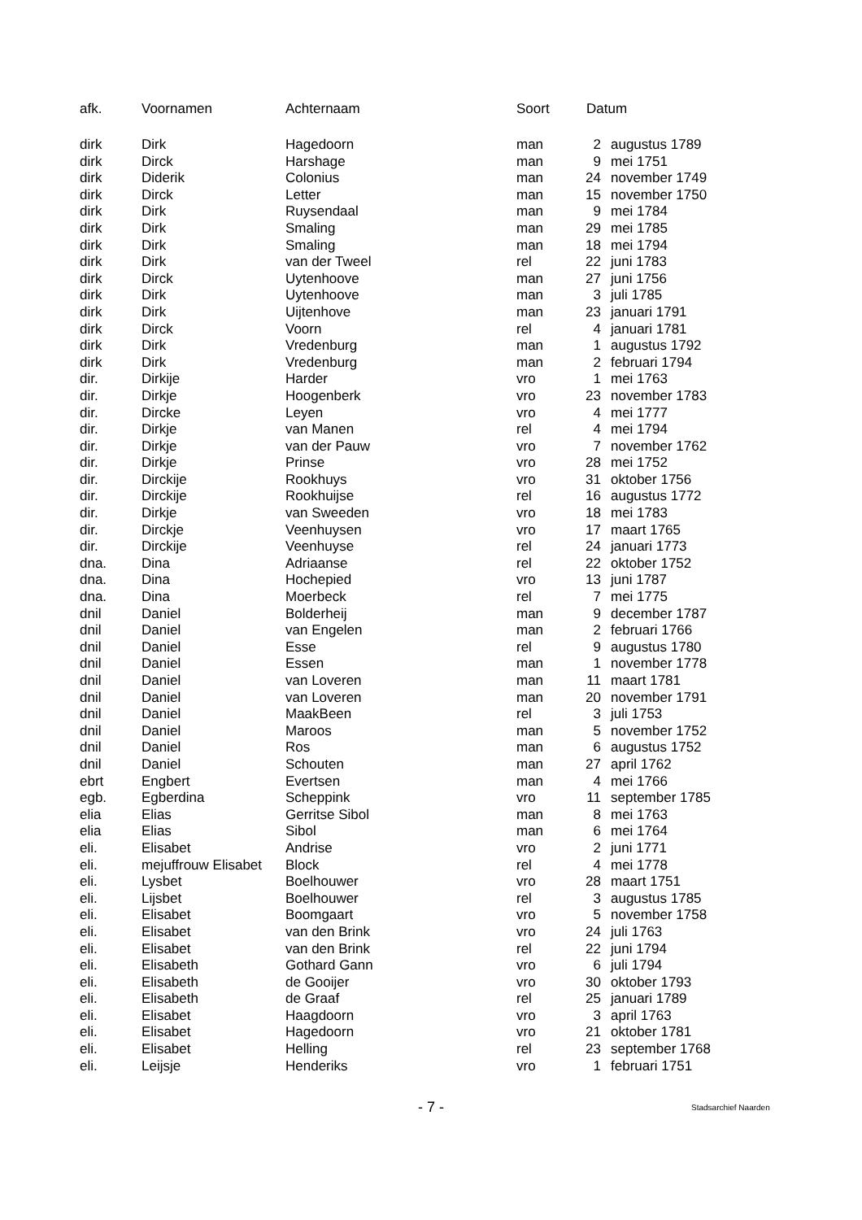| afk. | Voornamen | Achternaam | Soort | Datum | |
| --- | --- | --- | --- | --- | --- |
| dirk | Dirk | Hagedoorn | man | 2 | augustus 1789 |
| dirk | Dirck | Harshage | man | 9 | mei 1751 |
| dirk | Diderik | Colonius | man | 24 | november 1749 |
| dirk | Dirck | Letter | man | 15 | november 1750 |
| dirk | Dirk | Ruysendaal | man | 9 | mei 1784 |
| dirk | Dirk | Smaling | man | 29 | mei 1785 |
| dirk | Dirk | Smaling | man | 18 | mei 1794 |
| dirk | Dirk | van der Tweel | rel | 22 | juni 1783 |
| dirk | Dirck | Uytenhoove | man | 27 | juni 1756 |
| dirk | Dirk | Uytenhoove | man | 3 | juli 1785 |
| dirk | Dirk | Uijtenhove | man | 23 | januari 1791 |
| dirk | Dirck | Voorn | rel | 4 | januari 1781 |
| dirk | Dirk | Vredenburg | man | 1 | augustus 1792 |
| dirk | Dirk | Vredenburg | man | 2 | februari 1794 |
| dir. | Dirkije | Harder | vro | 1 | mei 1763 |
| dir. | Dirkje | Hoogenberk | vro | 23 | november 1783 |
| dir. | Dircke | Leyen | vro | 4 | mei 1777 |
| dir. | Dirkje | van Manen | rel | 4 | mei 1794 |
| dir. | Dirkje | van der Pauw | vro | 7 | november 1762 |
| dir. | Dirkje | Prinse | vro | 28 | mei 1752 |
| dir. | Dirckije | Rookhuys | vro | 31 | oktober 1756 |
| dir. | Dirckije | Rookhuijse | rel | 16 | augustus 1772 |
| dir. | Dirkje | van Sweeden | vro | 18 | mei 1783 |
| dir. | Dirckje | Veenhuysen | vro | 17 | maart 1765 |
| dir. | Dirckije | Veenhuyse | rel | 24 | januari 1773 |
| dna. | Dina | Adriaanse | rel | 22 | oktober 1752 |
| dna. | Dina | Hochepied | vro | 13 | juni 1787 |
| dna. | Dina | Moerbeck | rel | 7 | mei 1775 |
| dnil | Daniel | Bolderheij | man | 9 | december 1787 |
| dnil | Daniel | van Engelen | man | 2 | februari 1766 |
| dnil | Daniel | Esse | rel | 9 | augustus 1780 |
| dnil | Daniel | Essen | man | 1 | november 1778 |
| dnil | Daniel | van Loveren | man | 11 | maart 1781 |
| dnil | Daniel | van Loveren | man | 20 | november 1791 |
| dnil | Daniel | MaakBeen | rel | 3 | juli 1753 |
| dnil | Daniel | Maroos | man | 5 | november 1752 |
| dnil | Daniel | Ros | man | 6 | augustus 1752 |
| dnil | Daniel | Schouten | man | 27 | april 1762 |
| ebrt | Engbert | Evertsen | man | 4 | mei 1766 |
| egb. | Egberdina | Scheppink | vro | 11 | september 1785 |
| elia | Elias | Gerritse Sibol | man | 8 | mei 1763 |
| elia | Elias | Sibol | man | 6 | mei 1764 |
| eli. | Elisabet | Andrise | vro | 2 | juni 1771 |
| eli. | mejuffrouw Elisabet | Block | rel | 4 | mei 1778 |
| eli. | Lysbet | Boelhouwer | vro | 28 | maart 1751 |
| eli. | Lijsbet | Boelhouwer | rel | 3 | augustus 1785 |
| eli. | Elisabet | Boomgaart | vro | 5 | november 1758 |
| eli. | Elisabet | van den Brink | vro | 24 | juli 1763 |
| eli. | Elisabet | van den Brink | rel | 22 | juni 1794 |
| eli. | Elisabeth | Gothard Gann | vro | 6 | juli 1794 |
| eli. | Elisabeth | de Gooijer | vro | 30 | oktober 1793 |
| eli. | Elisabeth | de Graaf | rel | 25 | januari 1789 |
| eli. | Elisabet | Haagdoorn | vro | 3 | april 1763 |
| eli. | Elisabet | Hagedoorn | vro | 21 | oktober 1781 |
| eli. | Elisabet | Helling | rel | 23 | september 1768 |
| eli. | Leijsje | Henderiks | vro | 1 | februari 1751 |
- 7 -
Stadsarchief Naarden